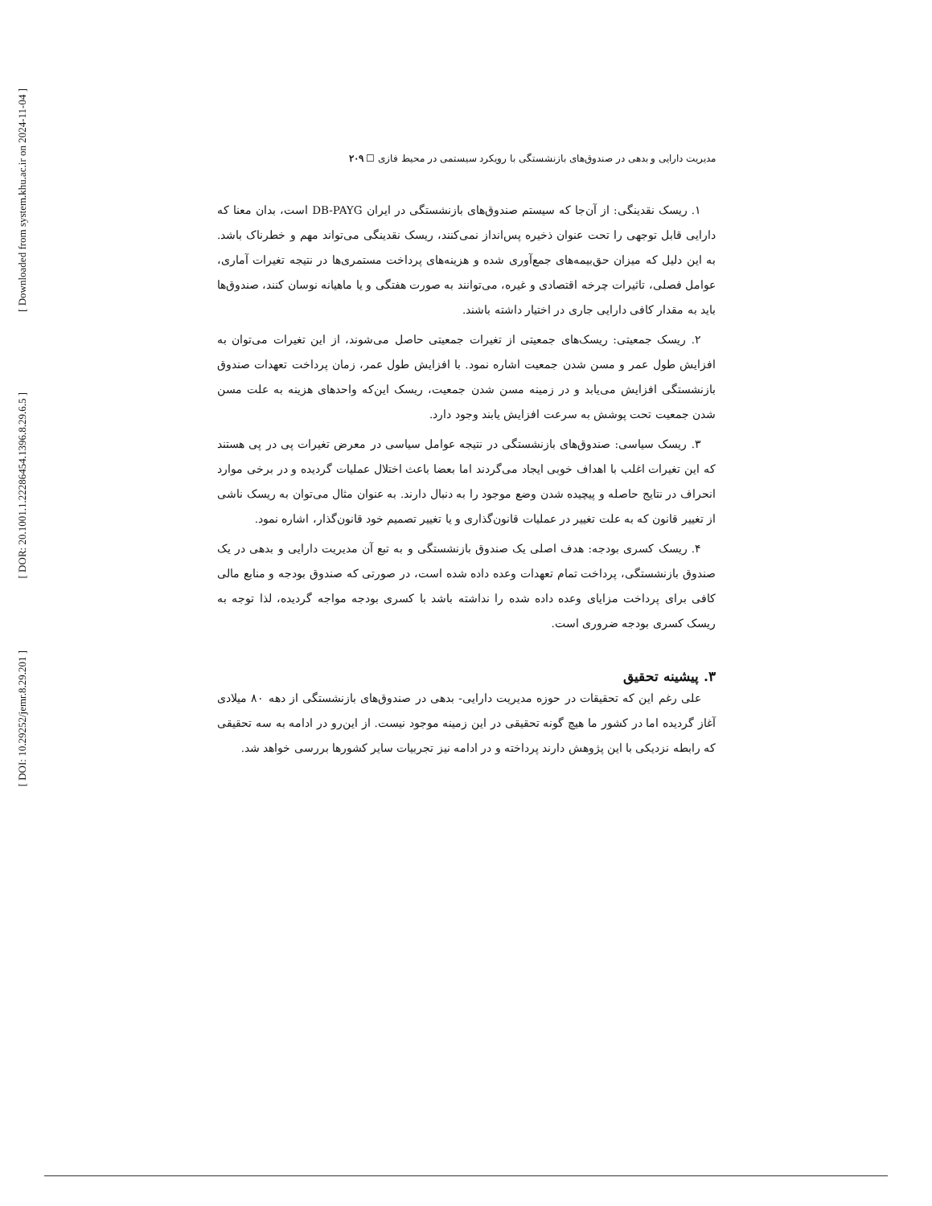[ Downloaded from system.khu.ac.ir on 2024-11-04 ]
[ DOR: 20.1001.1.22286454.1396.8.29.6.5 ]
[ DOI: 10.29252/jemr.8.29.201 ]
مدیریت دارایی و بدهی در صندوق‌های بازنشستگی با رویکرد سیستمی در محیط فازی ☐ ۲۰۹
۱. ریسک نقدینگی: از آن‌جا که سیستم صندوق‌های بازنشستگی در ایران DB-PAYG است، بدان معنا که دارایی قابل توجهی را تحت عنوان ذخیره پس‌انداز نمی‌کنند، ریسک نقدینگی می‌تواند مهم و خطرناک باشد. به این دلیل که میزان حق‌بیمه‌های جمع‌آوری شده و هزینه‌های پرداخت مستمری‌ها در نتیجه تغیرات آماری، عوامل فصلی، تاثیرات چرخه اقتصادی و غیره، می‌توانند به صورت هفتگی و یا ماهیانه نوسان کنند، صندوق‌ها باید به مقدار کافی دارایی جاری در اختیار داشته باشند.
۲. ریسک جمعیتی: ریسک‌های جمعیتی از تغیرات جمعیتی حاصل می‌شوند، از این تغیرات می‌توان به افزایش طول عمر و مسن شدن جمعیت اشاره نمود. با افزایش طول عمر، زمان پرداخت تعهدات صندوق بازنشستگی افزایش می‌یابد و در زمینه مسن شدن جمعیت، ریسک این‌که واحدهای هزینه به علت مسن شدن جمعیت تحت پوشش به سرعت افزایش یابند وجود دارد.
۳. ریسک سیاسی: صندوق‌های بازنشستگی در نتیجه عوامل سیاسی در معرض تغیرات پی در پی هستند که این تغیرات اغلب با اهداف خوبی ایجاد می‌گردند اما بعضا باعث اختلال عملیات گردیده و در برخی موارد انحراف در نتایج حاصله و پیچیده شدن وضع موجود را به دنبال دارند. به عنوان مثال می‌توان به ریسک ناشی از تغییر قانون که به علت تغییر در عملیات قانون‌گذاری و یا تغییر تصمیم خود قانون‌گذار، اشاره نمود.
۴. ریسک کسری بودجه: هدف اصلی یک صندوق بازنشستگی و به تبع آن مدیریت دارایی و بدهی در یک صندوق بازنشستگی، پرداخت تمام تعهدات وعده داده شده است، در صورتی که صندوق بودجه و منابع مالی کافی برای پرداخت مزایای وعده داده شده را نداشته باشد با کسری بودجه مواجه گردیده، لذا توجه به ریسک کسری بودجه ضروری است.
۳. پیشینه تحقیق
علی رغم این که تحقیقات در حوزه مدیریت دارایی- بدهی در صندوق‌های بازنشستگی از دهه ۸۰ میلادی آغاز گردیده اما در کشور ما هیچ گونه تحقیقی در این زمینه موجود نیست. از این‌رو در ادامه به سه تحقیقی که رابطه نزدیکی با این پژوهش دارند پرداخته و در ادامه نیز تجربیات سایر کشورها بررسی خواهد شد.